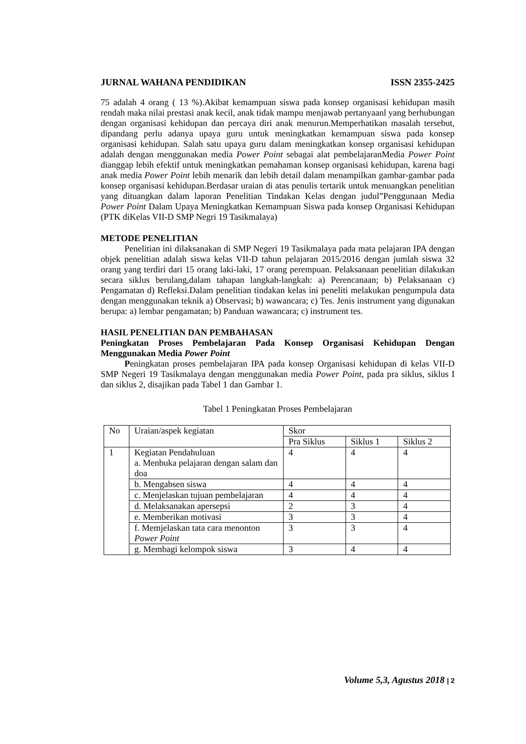JURNAL WAHANA PENDIDIKAN ISSN 2355-2425
75 adalah 4 orang ( 13 %).Akibat kemampuan siswa pada konsep organisasi kehidupan masih rendah maka nilai prestasi anak kecil, anak tidak mampu menjawab pertanyaanl yang berhubungan dengan organisasi kehidupan dan percaya diri anak menurun.Memperhatikan masalah tersebut, dipandang perlu adanya upaya guru untuk meningkatkan kemampuan siswa pada konsep organisasi kehidupan. Salah satu upaya guru dalam meningkatkan konsep organisasi kehidupan adalah dengan menggunakan media Power Point sebagai alat pembelajaranMedia Power Point dianggap lebih efektif untuk meningkatkan pemahaman konsep organisasi kehidupan, karena bagi anak media Power Point lebih menarik dan lebih detail dalam menampilkan gambar-gambar pada konsep organisasi kehidupan.Berdasar uraian di atas penulis tertarik untuk menuangkan penelitian yang dituangkan dalam laporan Penelitian Tindakan Kelas dengan judul”Penggunaan Media Power Point Dalam Upaya Meningkatkan Kemampuan Siswa pada konsep Organisasi Kehidupan (PTK diKelas VII-D SMP Negri 19 Tasikmalaya)
METODE PENELITIAN
Penelitian ini dilaksanakan di SMP Negeri 19 Tasikmalaya pada mata pelajaran IPA dengan objek penelitian adalah siswa kelas VII-D tahun pelajaran 2015/2016 dengan jumlah siswa 32 orang yang terdiri dari 15 orang laki-laki, 17 orang perempuan. Pelaksanaan penelitian dilakukan secara siklus berulang,dalam tahapan langkah-langkah: a) Perencanaan; b) Pelaksanaan c) Pengamatan d) Refleksi.Dalam penelitian tindakan kelas ini peneliti melakukan pengumpula data dengan menggunakan teknik a) Observasi; b) wawancara; c) Tes. Jenis instrument yang digunakan berupa: a) lembar pengamatan; b) Panduan wawancara; c) instrument tes.
HASIL PENELITIAN DAN PEMBAHASAN
Peningkatan Proses Pembelajaran Pada Konsep Organisasi Kehidupan Dengan Menggunakan Media Power Point
Peningkatan proses pembelajaran IPA pada konsep Organisasi kehidupan di kelas VII-D SMP Negeri 19 Tasikmalaya dengan menggunakan media Power Point, pada pra siklus, siklus I dan siklus 2, disajikan pada Tabel 1 dan Gambar 1.
Tabel 1 Peningkatan Proses Pembelajaran
| No | Uraian/aspek kegiatan | Skor | | |
| | | Pra Siklus | Siklus 1 | Siklus 2 |
| 1 | Kegiatan Pendahuluan a. Menbuka pelajaran dengan salam dan doa | 4 | 4 | 4 |
| | b. Mengabsen siswa | 4 | 4 | 4 |
| | c. Menjelaskan tujuan pembelajaran | 4 | 4 | 4 |
| | d. Melaksanakan apersepsi | 2 | 3 | 4 |
| | e. Memberikan motivasi | 3 | 3 | 4 |
| | f. Memjelaskan tata cara menonton Power Point | 3 | 3 | 4 |
| | g. Membagi kelompok siswa | 3 | 4 | 4 |
Volume 5,3, Agustus 2018 | 2